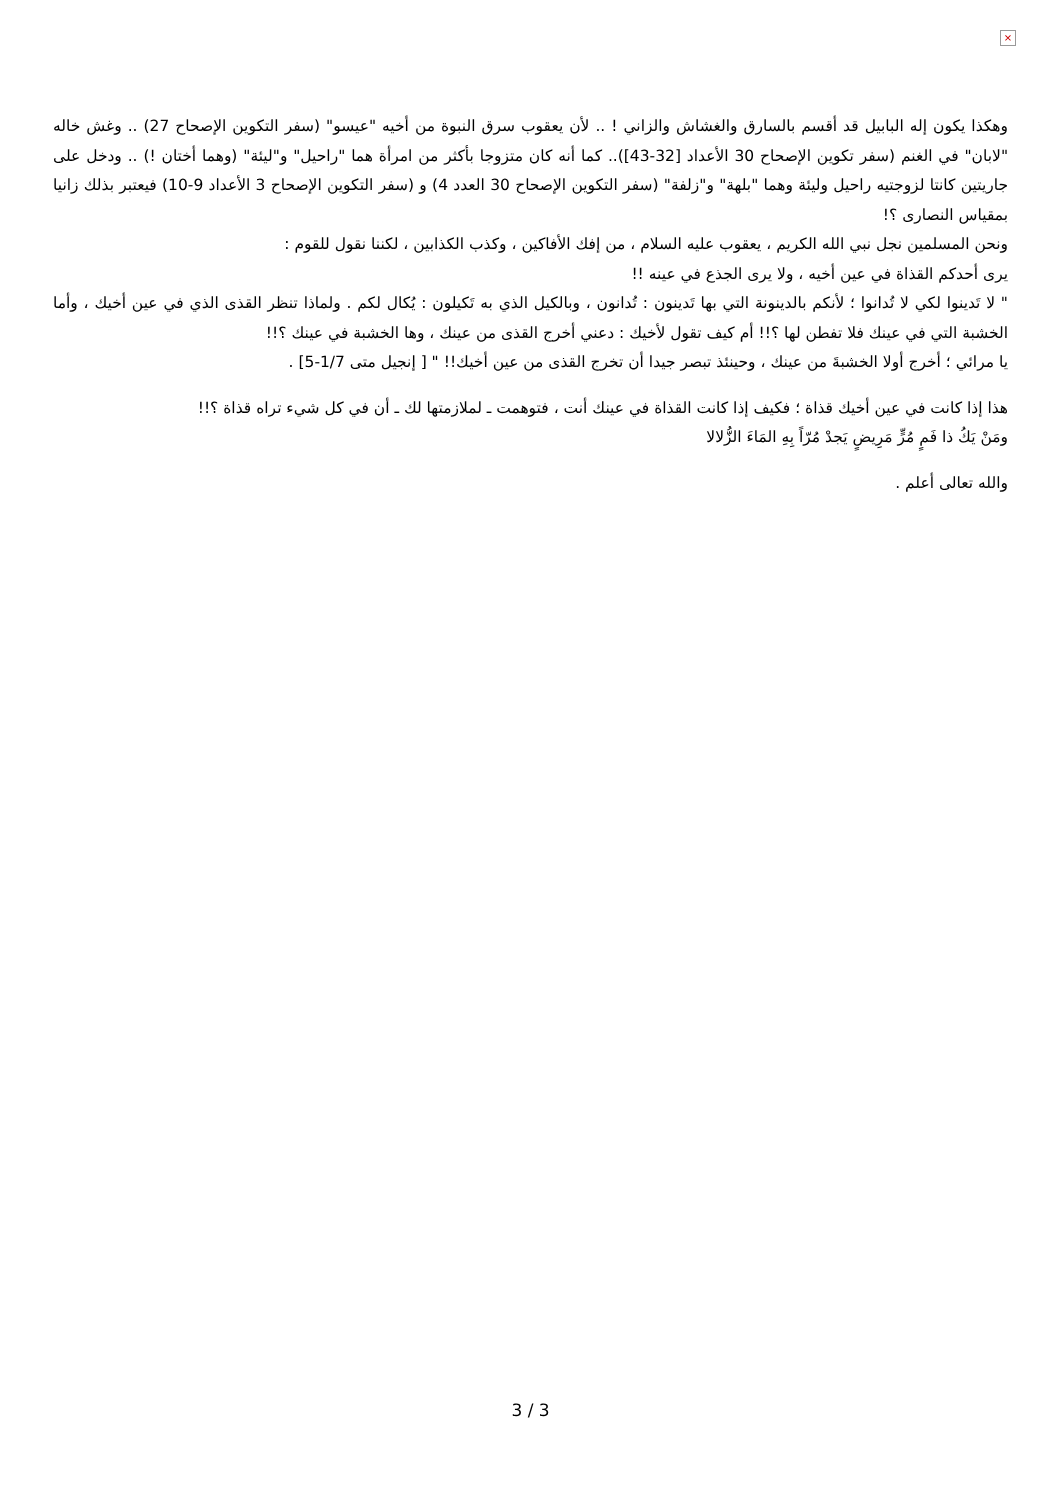×
وهكذا يكون إله البابيل قد أقسم بالسارق والغشاش والزاني ! .. لأن يعقوب سرق النبوة من أخيه "عيسو" (سفر التكوين الإصحاح 27) .. وغش خاله "لابان" في الغنم (سفر تكوين الإصحاح 30 الأعداد [32-43]).. كما أنه كان متزوجا بأكثر من امرأة هما "راحيل" و"ليئة" (وهما أختان !) .. ودخل على جاريتين كانتا لزوجتيه راحيل وليئة وهما "بلهة" و"زلفة" (سفر التكوين الإصحاح 30 العدد 4) و (سفر التكوين الإصحاح 3 الأعداد 9-10) فيعتبر بذلك زانيا بمقياس النصارى ؟!
ونحن المسلمين نجل نبي الله الكريم ، يعقوب عليه السلام ، من إفك الأفاكين ، وكذب الكذابين ، لكننا نقول للقوم :
يرى أحدكم القذاة في عين أخيه ، ولا يرى الجذع في عينه !!
" لا تَدينوا لكي لا تُدانوا ؛ لأنكم بالدينونة التي بها تَدينون : تُدانون ، وبالكيل الذي به تَكيلون : يُكال لكم . ولماذا تنظر القذى الذي في عين أخيك ، وأما الخشبة التي في عينك فلا تفطن لها ؟!! أم كيف تقول لأخيك : دعني أخرج القذى من عينك ، وها الخشبة في عينك ؟!!
يا مرائي ؛ أخرج أولا الخشبةَ من عينك ، وحينئذ تبصر جيدا أن تخرج القذى من عين أخيك!! " [ إنجيل متى 1/7-5] .
هذا إذا كانت في عين أخيك قذاة ؛ فكيف إذا كانت القذاة في عينك أنت ، فتوهمت ـ لملازمتها لك ـ أن في كل شيء تراه قذاة ؟!!
ومَنْ يَكُ ذا فَمٍ مُرٍّ مَرِيضٍ يَجدْ مُرّاً بِهِ المَاءَ الزُّلالا
والله تعالى أعلم .
3 / 3